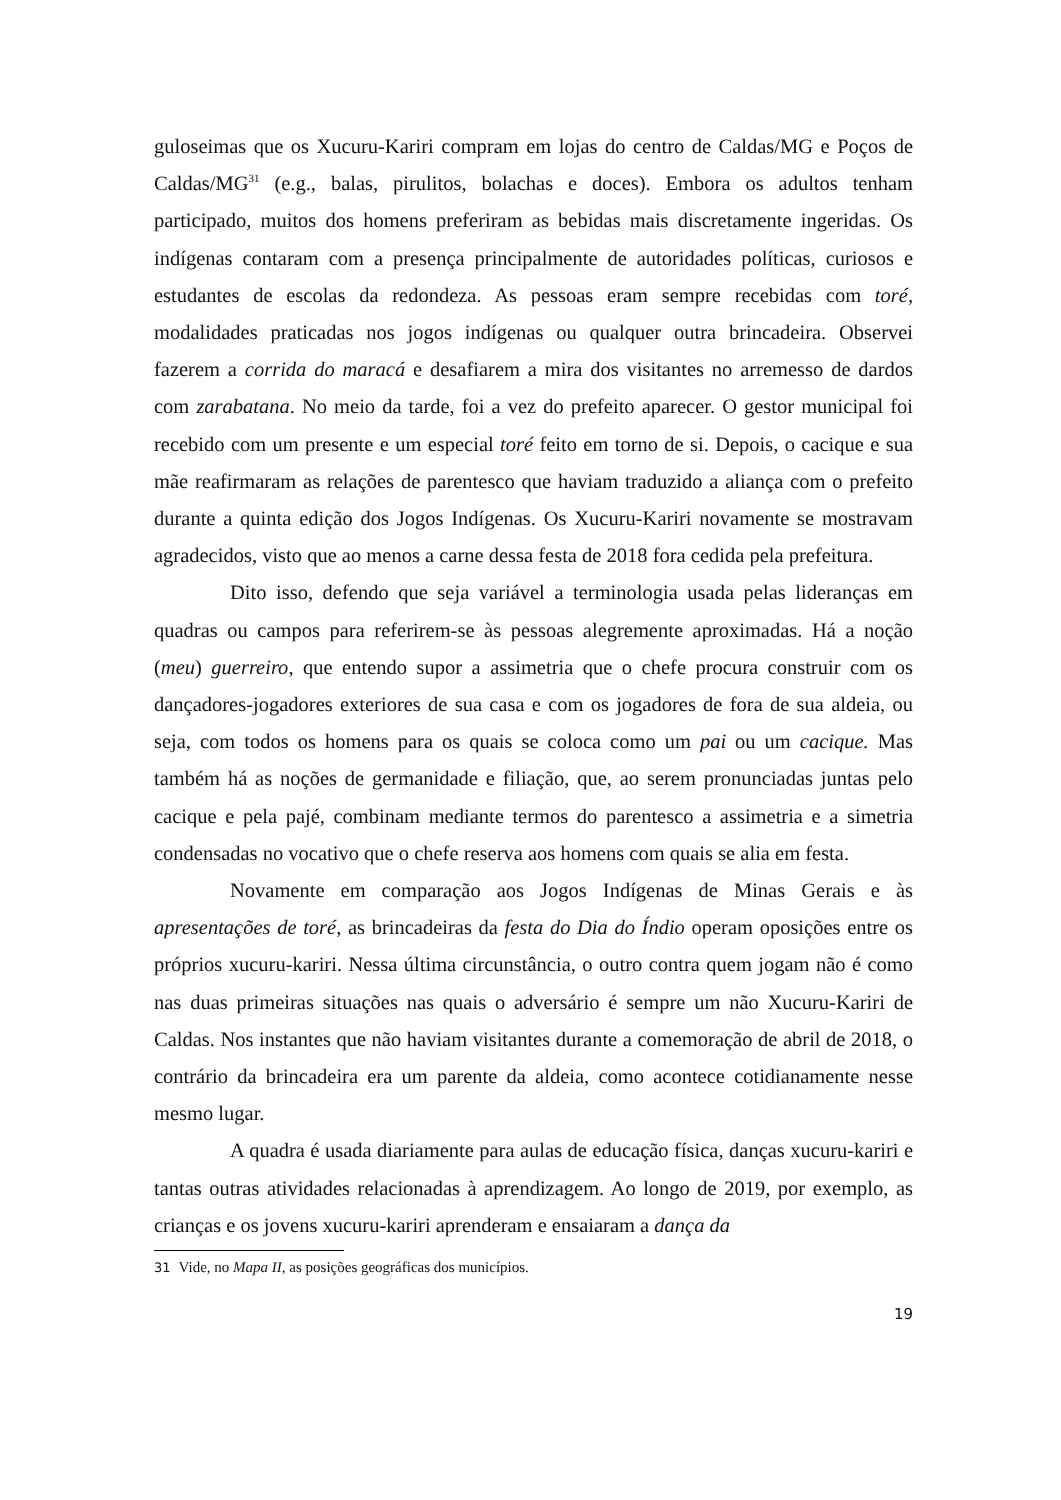guloseimas que os Xucuru-Kariri compram em lojas do centro de Caldas/MG e Poços de Caldas/MG<sup>31</sup> (e.g., balas, pirulitos, bolachas e doces). Embora os adultos tenham participado, muitos dos homens preferiram as bebidas mais discretamente ingeridas. Os indígenas contaram com a presença principalmente de autoridades políticas, curiosos e estudantes de escolas da redondeza. As pessoas eram sempre recebidas com toré, modalidades praticadas nos jogos indígenas ou qualquer outra brincadeira. Observei fazerem a corrida do maracá e desafiarem a mira dos visitantes no arremesso de dardos com zarabatana. No meio da tarde, foi a vez do prefeito aparecer. O gestor municipal foi recebido com um presente e um especial toré feito em torno de si. Depois, o cacique e sua mãe reafirmaram as relações de parentesco que haviam traduzido a aliança com o prefeito durante a quinta edição dos Jogos Indígenas. Os Xucuru-Kariri novamente se mostravam agradecidos, visto que ao menos a carne dessa festa de 2018 fora cedida pela prefeitura.
Dito isso, defendo que seja variável a terminologia usada pelas lideranças em quadras ou campos para referirem-se às pessoas alegremente aproximadas. Há a noção (meu) guerreiro, que entendo supor a assimetria que o chefe procura construir com os dançadores-jogadores exteriores de sua casa e com os jogadores de fora de sua aldeia, ou seja, com todos os homens para os quais se coloca como um pai ou um cacique. Mas também há as noções de germanidade e filiação, que, ao serem pronunciadas juntas pelo cacique e pela pajé, combinam mediante termos do parentesco a assimetria e a simetria condensadas no vocativo que o chefe reserva aos homens com quais se alia em festa.
Novamente em comparação aos Jogos Indígenas de Minas Gerais e às apresentações de toré, as brincadeiras da festa do Dia do Índio operam oposições entre os próprios xucuru-kariri. Nessa última circunstância, o outro contra quem jogam não é como nas duas primeiras situações nas quais o adversário é sempre um não Xucuru-Kariri de Caldas. Nos instantes que não haviam visitantes durante a comemoração de abril de 2018, o contrário da brincadeira era um parente da aldeia, como acontece cotidianamente nesse mesmo lugar.
A quadra é usada diariamente para aulas de educação física, danças xucuru-kariri e tantas outras atividades relacionadas à aprendizagem. Ao longo de 2019, por exemplo, as crianças e os jovens xucuru-kariri aprenderam e ensaiaram a dança da
31 Vide, no Mapa II, as posições geográficas dos municípios.
19